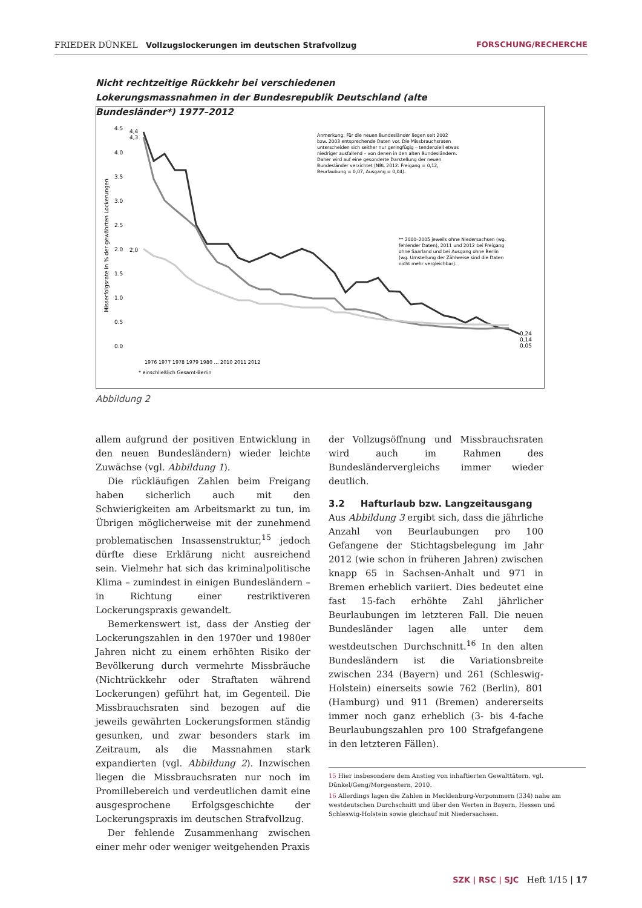FRIEDER DÜNKEL Vollzugslockerungen im deutschen Strafvollzug FORSCHUNG/RECHERCHE
Nicht rechtzeitige Rückkehr bei verschiedenen Lokerungsmassnahmen in der Bundesrepublik Deutschland (alte Bundesländer*) 1977–2012
Misserfolgsrate in % der gewährten Lockerungen
4.5
4.0
3.5
3.0
2.5
2.0
1.5
1.0
0.5
0.0
4,4
4,3
2,0
0,24
0,14
0,05
1976 1977 1978 1979 1980 … 2010 2011 2012
* einschließlich Gesamt-Berlin
Anmerkung: Für die neuen Bundesländer liegen seit 2002 bzw. 2003 entsprechende Daten vor. Die Missbrauchsraten unterscheiden sich seither nur geringfügig – tendenziell etwas niedriger ausfallend – von denen in den alten Bundesländern. Daher wird auf eine gesonderte Darstellung der neuen Bundesländer verzichtet (NBL 2012: Freigang = 0,12, Beurlaubung = 0,07, Ausgang = 0,04).
** 2000–2005 jeweils ohne Niedersachsen (wg. fehlender Daten), 2011 und 2012 bei Freigang ohne Saarland und bei Ausgang ohne Berlin (wg. Umstellung der Zählweise sind die Daten nicht mehr vergleichbar).
Abbildung 2
allem aufgrund der positiven Entwicklung in den neuen Bundesländern) wieder leichte Zuwächse (vgl. Abbildung 1).
Die rückläufigen Zahlen beim Freigang haben sicherlich auch mit den Schwierigkeiten am Arbeitsmarkt zu tun, im Übrigen möglicherweise mit der zunehmend problematischen Insassenstruktur,<sup>15</sup> jedoch dürfte diese Erklärung nicht ausreichend sein. Vielmehr hat sich das kriminalpolitische Klima – zumindest in einigen Bundesländern – in Richtung einer restriktiveren Lockerungspraxis gewandelt.
Bemerkenswert ist, dass der Anstieg der Lockerungszahlen in den 1970er und 1980er Jahren nicht zu einem erhöhten Risiko der Bevölkerung durch vermehrte Missbräuche (Nichtrückkehr oder Straftaten während Lockerungen) geführt hat, im Gegenteil. Die Missbrauchsraten sind bezogen auf die jeweils gewährten Lockerungsformen ständig gesunken, und zwar besonders stark im Zeitraum, als die Massnahmen stark expandierten (vgl. Abbildung 2). Inzwischen liegen die Missbrauchsraten nur noch im Promillebereich und verdeutlichen damit eine ausgesprochene Erfolgsgeschichte der Lockerungspraxis im deutschen Strafvollzug.
Der fehlende Zusammenhang zwischen einer mehr oder weniger weitgehenden Praxis
der Vollzugsöffnung und Missbrauchsraten wird auch im Rahmen des Bundesländervergleichs immer wieder deutlich.
3.2 Hafturlaub bzw. Langzeitausgang
Aus Abbildung 3 ergibt sich, dass die jährliche Anzahl von Beurlaubungen pro 100 Gefangene der Stichtagsbelegung im Jahr 2012 (wie schon in früheren Jahren) zwischen knapp 65 in Sachsen-Anhalt und 971 in Bremen erheblich variiert. Dies bedeutet eine fast 15-fach erhöhte Zahl jährlicher Beurlaubungen im letzteren Fall. Die neuen Bundesländer lagen alle unter dem westdeutschen Durchschnitt.<sup>16</sup> In den alten Bundesländern ist die Variationsbreite zwischen 234 (Bayern) und 261 (Schleswig-Holstein) einerseits sowie 762 (Berlin), 801 (Hamburg) und 911 (Bremen) andererseits immer noch ganz erheblich (3- bis 4-fache Beurlaubungszahlen pro 100 Strafgefangene in den letzteren Fällen).
15 Hier insbesondere dem Anstieg von inhaftierten Gewalttätern, vgl. Dünkel/Geng/Morgenstern, 2010.
16 Allerdings lagen die Zahlen in Mecklenburg-Vorpommern (334) nahe am westdeutschen Durchschnitt und über den Werten in Bayern, Hessen und Schleswig-Holstein sowie gleichauf mit Niedersachsen.
SZK | RSC | SJC Heft 1/15 | 17